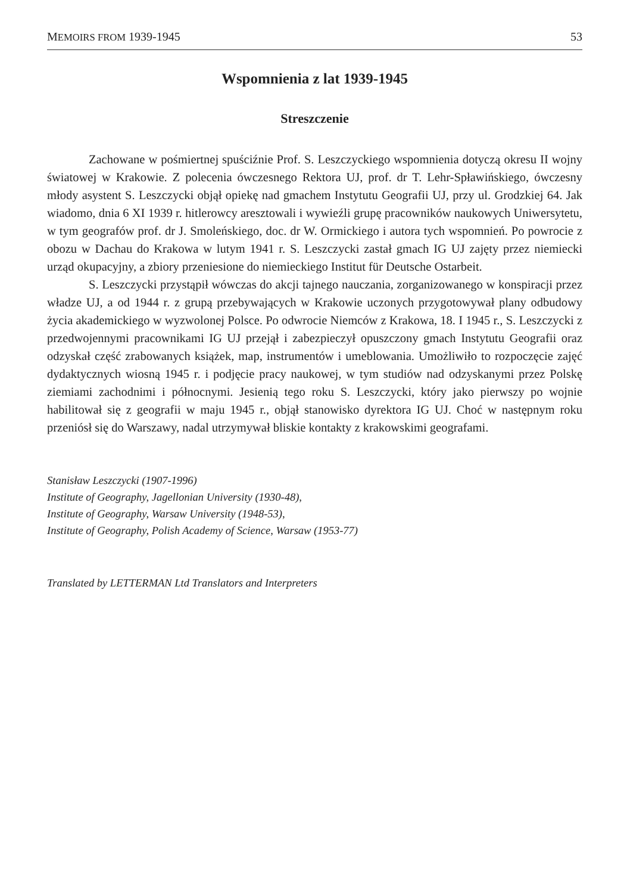MEMOIRS FROM 1939-1945 53
Wspomnienia z lat 1939-1945
Streszczenie
Zachowane w pośmiertnej spuściźnie Prof. S. Leszczyckiego wspomnienia dotyczą okresu II wojny światowej w Krakowie. Z polecenia ówczesnego Rektora UJ, prof. dr T. Lehr-Spławińskiego, ówczesny młody asystent S. Leszczycki objął opiekę nad gmachem Instytutu Geografii UJ, przy ul. Grodzkiej 64. Jak wiadomo, dnia 6 XI 1939 r. hitlerowcy aresztowali i wywieźli grupę pracowników naukowych Uniwersytetu, w tym geografów prof. dr J. Smoleńskiego, doc. dr W. Ormickiego i autora tych wspomnień. Po powrocie z obozu w Dachau do Krakowa w lutym 1941 r. S. Leszczycki zastał gmach IG UJ zajęty przez niemiecki urząd okupacyjny, a zbiory przeniesione do niemieckiego Institut für Deutsche Ostarbeit.
S. Leszczycki przystąpił wówczas do akcji tajnego nauczania, zorganizowanego w konspiracji przez władze UJ, a od 1944 r. z grupą przebywających w Krakowie uczonych przygotowywał plany odbudowy życia akademickiego w wyzwolonej Polsce. Po odwrocie Niemców z Krakowa, 18. I 1945 r., S. Leszczycki z przedwojennymi pracownikami IG UJ przejął i zabezpieczył opuszczony gmach Instytutu Geografii oraz odzyskał część zrabowanych książek, map, instrumentów i umeblowania. Umożliwiło to rozpoczęcie zajęć dydaktycznych wiosną 1945 r. i podjęcie pracy naukowej, w tym studiów nad odzyskanymi przez Polskę ziemiami zachodnimi i północnymi. Jesienią tego roku S. Leszczycki, który jako pierwszy po wojnie habilitował się z geografii w maju 1945 r., objął stanowisko dyrektora IG UJ. Choć w następnym roku przeniósł się do Warszawy, nadal utrzymywał bliskie kontakty z krakowskimi geografami.
Stanisław Leszczycki (1907-1996)
Institute of Geography, Jagellonian University (1930-48),
Institute of Geography, Warsaw University (1948-53),
Institute of Geography, Polish Academy of Science, Warsaw (1953-77)
Translated by LETTERMAN Ltd Translators and Interpreters